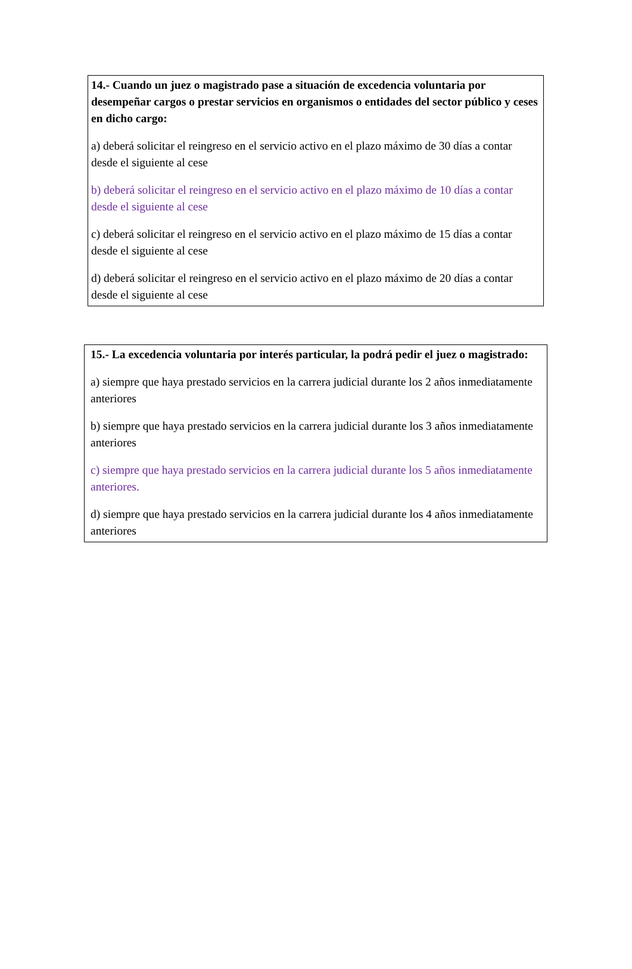14.- Cuando un juez o magistrado pase a situación de excedencia voluntaria por desempeñar cargos o prestar servicios en organismos o entidades del sector público y ceses en dicho cargo:
a) deberá solicitar el reingreso en el servicio activo en el plazo máximo de 30 días a contar desde el siguiente al cese
b) deberá solicitar el reingreso en el servicio activo en el plazo máximo de 10 días a contar desde el siguiente al cese
c) deberá solicitar el reingreso en el servicio activo en el plazo máximo de 15 días a contar desde el siguiente al cese
d) deberá solicitar el reingreso en el servicio activo en el plazo máximo de 20 días a contar desde el siguiente al cese
15.- La excedencia voluntaria por interés particular, la podrá pedir el juez o magistrado:
a) siempre que haya prestado servicios en la carrera judicial durante los 2 años inmediatamente anteriores
b) siempre que haya prestado servicios en la carrera judicial durante los 3 años inmediatamente anteriores
c) siempre que haya prestado servicios en la carrera judicial durante los 5 años inmediatamente anteriores.
d) siempre que haya prestado servicios en la carrera judicial durante los 4 años inmediatamente anteriores